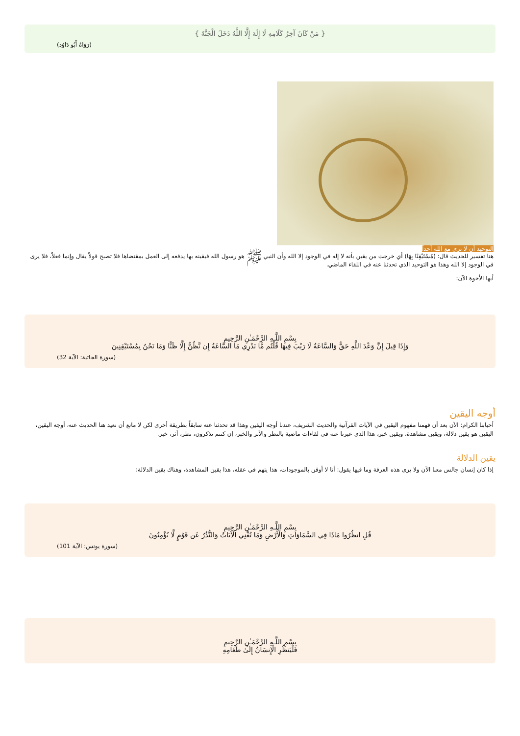{ مَنْ كَانَ آخِرُ كَلَامِهِ لَا إِلَهَ إِلَّا اللَّهُ دَخَلَ الْجَنَّةَ }
(رَوَاهُ أَبُو دَاوُد)
التوحيد أن لا ترى مع الله أحداً
هنا تفسير للحديث قال: (مُسْتَيْقِنًا بِهَا) أي خرجت من يقين بأنه لا إله في الوجود إلا الله وأن النبي ﷺ هو رسول الله فيقينه بها يدفعه إلى العمل بمقتضاها فلا تصبح قولاً يقال وإنما فعلاً، فلا يرى في الوجود إلا الله وهذا هو التوحيد الذي تحدثنا عنه في اللقاء الماضي.
أيها الأخوة الآن:
بِسْمِ اللَّـهِ الرَّحْمَـٰنِ الرَّحِيمِ
وَإِذَا قِيلَ إِنَّ وَعْدَ اللَّهِ حَقٌّ وَالسَّاعَةُ لَا رَيْبَ فِيهَا قُلْتُم مَّا نَدْرِي مَا السَّاعَةُ إِن نَّظُنُّ إِلَّا ظَنًّا وَمَا نَحْنُ بِمُسْتَيْقِنِينَ
(سورة الجاثية: الآية 32)
أوجه اليقين
أحبابنا الكرام: الآن بعد أن فهمنا مفهوم اليقين في الآيات القرآنية والحديث الشريف، عندنا أوجه اليقين وهذا قد تحدثنا عنه سابقاً بطريقة أخرى لكن لا مانع أن نعيد هنا الحديث عنه، أوجه اليقين، اليقين هو يقين دلالة، ويقين مشاهدة، ويقين خبر، هذا الذي عبرنا عنه في لقاءات ماضية بالنظر والأثر والخبر، إن كنتم تذكرون، نظر، أثر، خبر.
يقين الدلالة
إذا كان إنسان جالس معنا الآن ولا يرى هذه الغرفة وما فيها يقول: أنا لا أوقن بالموجودات، هذا يتهم في عقله، هذا يقين المشاهدة، وهناك يقين الدلالة:
بِسْمِ اللَّـهِ الرَّحْمَـٰنِ الرَّحِيمِ
قُلِ انظُرُوا مَاذَا فِي السَّمَاوَاتِ وَالْأَرْضِ وَمَا تُغْنِي الْآيَاتُ وَالنُّذُرُ عَن قَوْمٍ لَّا يُؤْمِنُونَ
(سورة يونس: الآية 101)
بِسْمِ اللَّـهِ الرَّحْمَـٰنِ الرَّحِيمِ
فَلْيَنظُرِ الْإِنسَانُ إِلَىٰ طَعَامِهِ